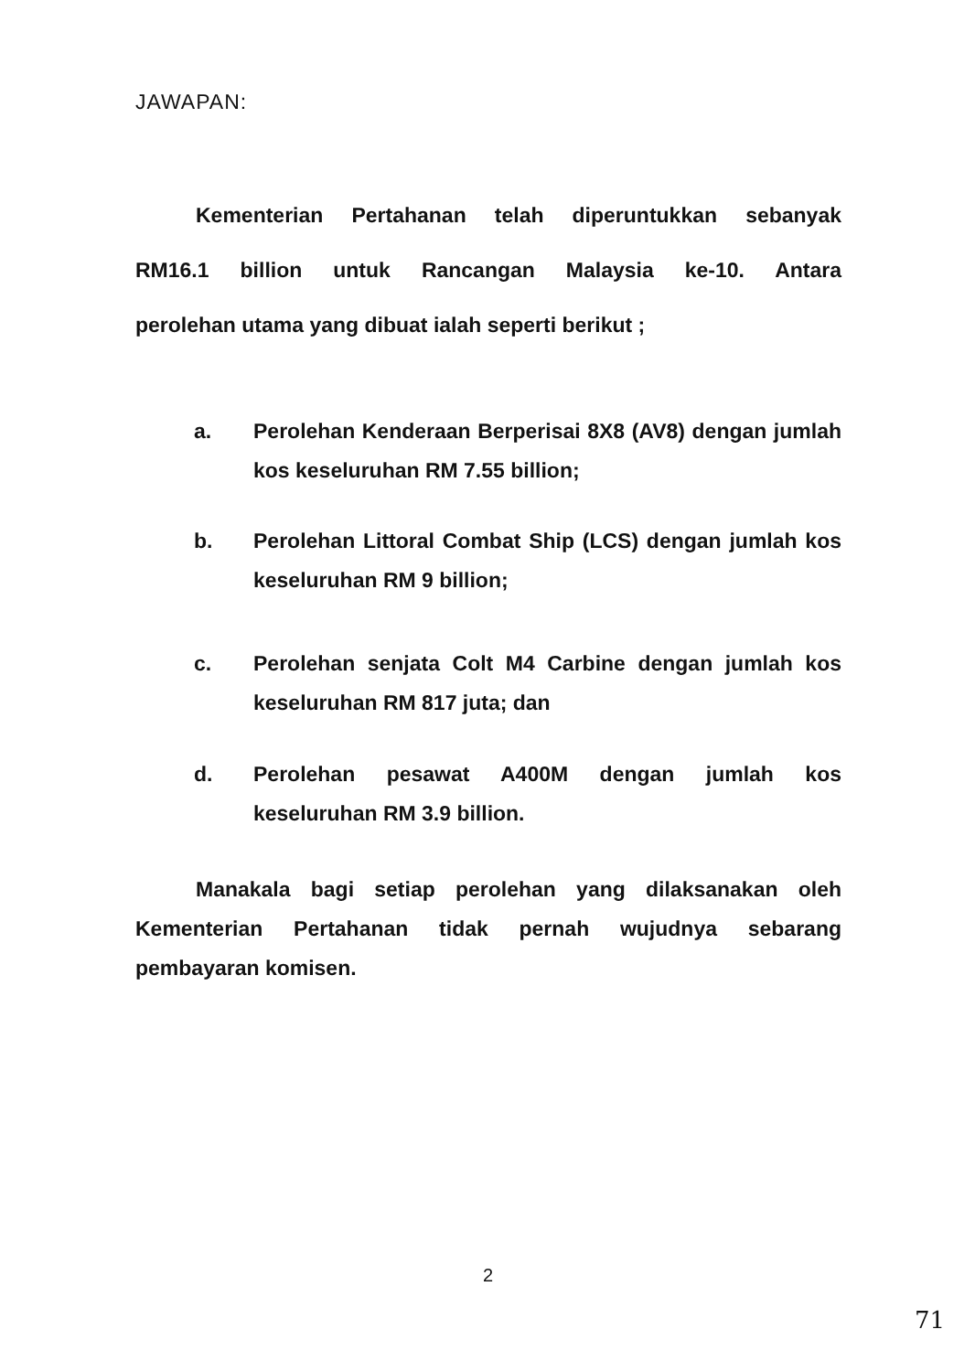JAWAPAN:
Kementerian Pertahanan telah diperuntukkan sebanyak
RM16.1 billion untuk Rancangan Malaysia ke-10. Antara
perolehan utama yang dibuat ialah seperti berikut ;
a. Perolehan Kenderaan Berperisai 8X8 (AV8) dengan jumlah kos keseluruhan RM 7.55 billion;
b. Perolehan Littoral Combat Ship (LCS) dengan jumlah kos keseluruhan RM 9 billion;
c. Perolehan senjata Colt M4 Carbine dengan jumlah kos keseluruhan RM 817 juta; dan
d. Perolehan pesawat A400M dengan jumlah kos keseluruhan RM 3.9 billion.
Manakala bagi setiap perolehan yang dilaksanakan oleh
Kementerian Pertahanan tidak pernah wujudnya sebarang
pembayaran komisen.
2
71